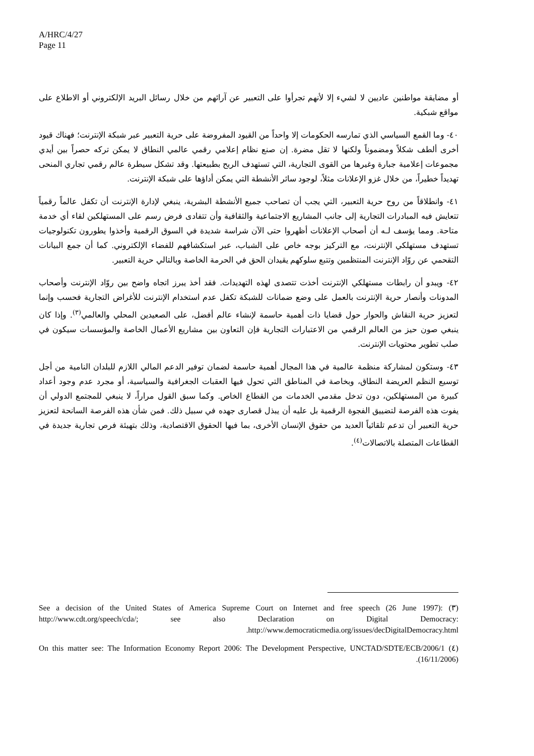A/HRC/4/27
Page 11
أو مضايقة مواطنين عاديين لا لشيء إلا لأنهم تجرأوا على التعبير عن آرائهم من خلال رسائل البريد الإلكتروني أو الاطلاع على مواقع شبكية.
٤٠- وما القمع السياسي الذي تمارسه الحكومات إلا واحداً من القيود المفروضة على حرية التعبير عبر شبكة الإنترنت؛ فهناك قيود أخرى ألطف شكلاً ومضموناً ولكنها لا تقل مضرة. إن صنع نظام إعلامي رقمي عالمي النطاق لا يمكن تركه حصراً بين أيدي مجموعات إعلامية جبارة وغيرها من القوى التجارية، التي تستهدف الربح بطبيعتها. وقد تشكل سيطرة عالم رقمي تجاري المنحى تهديداً خطيراً، من خلال غزو الإعلانات مثلاً، لوجود سائر الأنشطة التي يمكن أداؤها على شبكة الإنترنت.
٤١- وانطلاقاً من روح حرية التعبير، التي يجب أن تصاحب جميع الأنشطة البشرية، ينبغي لإدارة الإنترنت أن تكفل عالماً رقمياً تتعايش فيه المبادرات التجارية إلى جانب المشاريع الاجتماعية والثقافية وأن تتفادى فرض رسم على المستهلكين لقاء أي خدمة متاحة. ومما يؤسف لـه أن أصحاب الإعلانات أظهروا حتى الآن شراسة شديدة في السوق الرقمية وأخذوا يطورون تكنولوجيات تستهدف مستهلكي الإنترنت، مع التركيز بوجه خاص على الشباب، عبر استكشافهم للفضاء الإلكتروني. كما أن جمع البيانات التقحمي عن روّاد الإنترنت المنتظمين وتتبع سلوكهم يقيدان الحق في الحرمة الخاصة وبالتالي حرية التعبير.
٤٢- ويبدو أن رابطات مستهلكي الإنترنت أخذت تتصدى لهذه التهديدات. فقد أخذ يبرز اتجاه واضح بين روّاد الإنترنت وأصحاب المدونات وأنصار حرية الإنترنت بالعمل على وضع ضمانات للشبكة تكفل عدم استخدام الإنترنت للأغراض التجارية فحسب وإنما لتعزيز حرية النقاش والحوار حول قضايا ذات أهمية حاسمة لإنشاء عالم أفضل، على الصعيدين المحلي والعالمي<sup>(٣)</sup>. وإذا كان ينبغي صون حيز من العالم الرقمي من الاعتبارات التجارية فإن التعاون بين مشاريع الأعمال الخاصة والمؤسسات سيكون في صلب تطوير محتويات الإنترنت.
٤٣- وستكون لمشاركة منظمة عالمية في هذا المجال أهمية حاسمة لضمان توفير الدعم المالي اللازم للبلدان النامية من أجل توسيع النظم العريضة النطاق، وبخاصة في المناطق التي تحول فيها العقبات الجغرافية والسياسية، أو مجرد عدم وجود أعداد كبيرة من المستهلكين، دون تدخل مقدمي الخدمات من القطاع الخاص. وكما سبق القول مراراً، لا ينبغي للمجتمع الدولي أن يفوت هذه الفرصة لتضييق الفجوة الرقمية بل عليه أن يبذل قصارى جهده في سبيل ذلك. فمن شأن هذه الفرصة السانحة لتعزيز حرية التعبير أن تدعم تلقائياً العديد من حقوق الإنسان الأخرى، بما فيها الحقوق الاقتصادية، وذلك بتهيئة فرص تجارية جديدة في القطاعات المتصلة بالاتصالات<sup>(٤)</sup>.
(٣) See a decision of the United States of America Supreme Court on Internet and free speech (26 June 1997): http://www.cdt.org/speech/cda/; see also Declaration on Digital Democracy: http://www.democraticmedia.org/issues/decDigitalDemocracy.html.
(٤) On this matter see: The Information Economy Report 2006: The Development Perspective, UNCTAD/SDTE/ECB/2006/1 (16/11/2006).